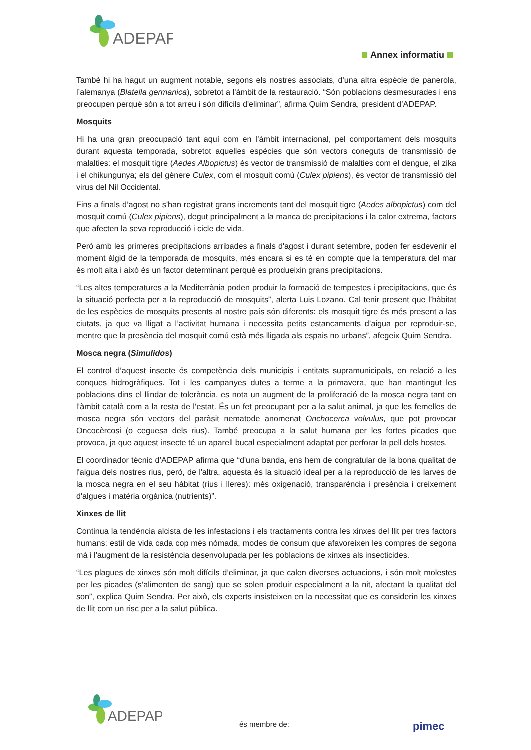ADEPAP
Annex informatiu
També hi ha hagut un augment notable, segons els nostres associats, d'una altra espècie de panerola, l’alemanya (Blatella germanica), sobretot a l'àmbit de la restauració. “Són poblacions desmesurades i ens preocupen perquè són a tot arreu i són difícils d'eliminar”, afirma Quim Sendra, president d’ADEPAP.
Mosquits
Hi ha una gran preocupació tant aquí com en l’àmbit internacional, pel comportament dels mosquits durant aquesta temporada, sobretot aquelles espècies que són vectors coneguts de transmissió de malalties: el mosquit tigre (Aedes Albopictus) és vector de transmissió de malalties com el dengue, el zika i el chikungunya; els del gènere Culex, com el mosquit comú (Culex pipiens), és vector de transmissió del virus del Nil Occidental.
Fins a finals d’agost no s'han registrat grans increments tant del mosquit tigre (Aedes albopictus) com del mosquit comú (Culex pipiens), degut principalment a la manca de precipitacions i la calor extrema, factors que afecten la seva reproducció i cicle de vida.
Però amb les primeres precipitacions arribades a finals d'agost i durant setembre, poden fer esdevenir el moment àlgid de la temporada de mosquits, més encara si es té en compte que la temperatura del mar és molt alta i això és un factor determinant perquè es produeixin grans precipitacions.
“Les altes temperatures a la Mediterrània poden produir la formació de tempestes i precipitacions, que és la situació perfecta per a la reproducció de mosquits”, alerta Luis Lozano. Cal tenir present que l’hàbitat de les espècies de mosquits presents al nostre país són diferents: els mosquit tigre és més present a las ciutats, ja que va lligat a l’activitat humana i necessita petits estancaments d’aigua per reproduir-se, mentre que la presència del mosquit comú està més lligada als espais no urbans”, afegeix Quim Sendra.
Mosca negra (Simulidos)
El control d’aquest insecte és competència dels municipis i entitats supramunicipals, en relació a les conques hidrogràfiques. Tot i les campanyes dutes a terme a la primavera, que han mantingut les poblacions dins el llindar de tolerància, es nota un augment de la proliferació de la mosca negra tant en l’àmbit català com a la resta de l’estat. És un fet preocupant per a la salut animal, ja que les femelles de mosca negra són vectors del paràsit nematode anomenat Onchocerca volvulus, que pot provocar Oncocèrcosi (o ceguesa dels rius). També preocupa a la salut humana per les fortes picades que provoca, ja que aquest insecte té un aparell bucal especialment adaptat per perforar la pell dels hostes.
El coordinador tècnic d’ADEPAP afirma que “d'una banda, ens hem de congratular de la bona qualitat de l'aigua dels nostres rius, però, de l'altra, aquesta és la situació ideal per a la reproducció de les larves de la mosca negra en el seu hàbitat (rius i lleres): més oxigenació, transparència i presència i creixement d'algues i matèria orgànica (nutrients)”.
Xinxes de llit
Continua la tendència alcista de les infestacions i els tractaments contra les xinxes del llit per tres factors humans: estil de vida cada cop més nòmada, modes de consum que afavoreixen les compres de segona mà i l'augment de la resistència desenvolupada per les poblacions de xinxes als insecticides.
“Les plagues de xinxes són molt difícils d’eliminar, ja que calen diverses actuacions, i són molt molestes per les picades (s’alimenten de sang) que se solen produir especialment a la nit, afectant la qualitat del son”, explica Quim Sendra. Per això, els experts insisteixen en la necessitat que es considerin les xinxes de llit com un risc per a la salut pública.
ADEPAP
és membre de: pimec